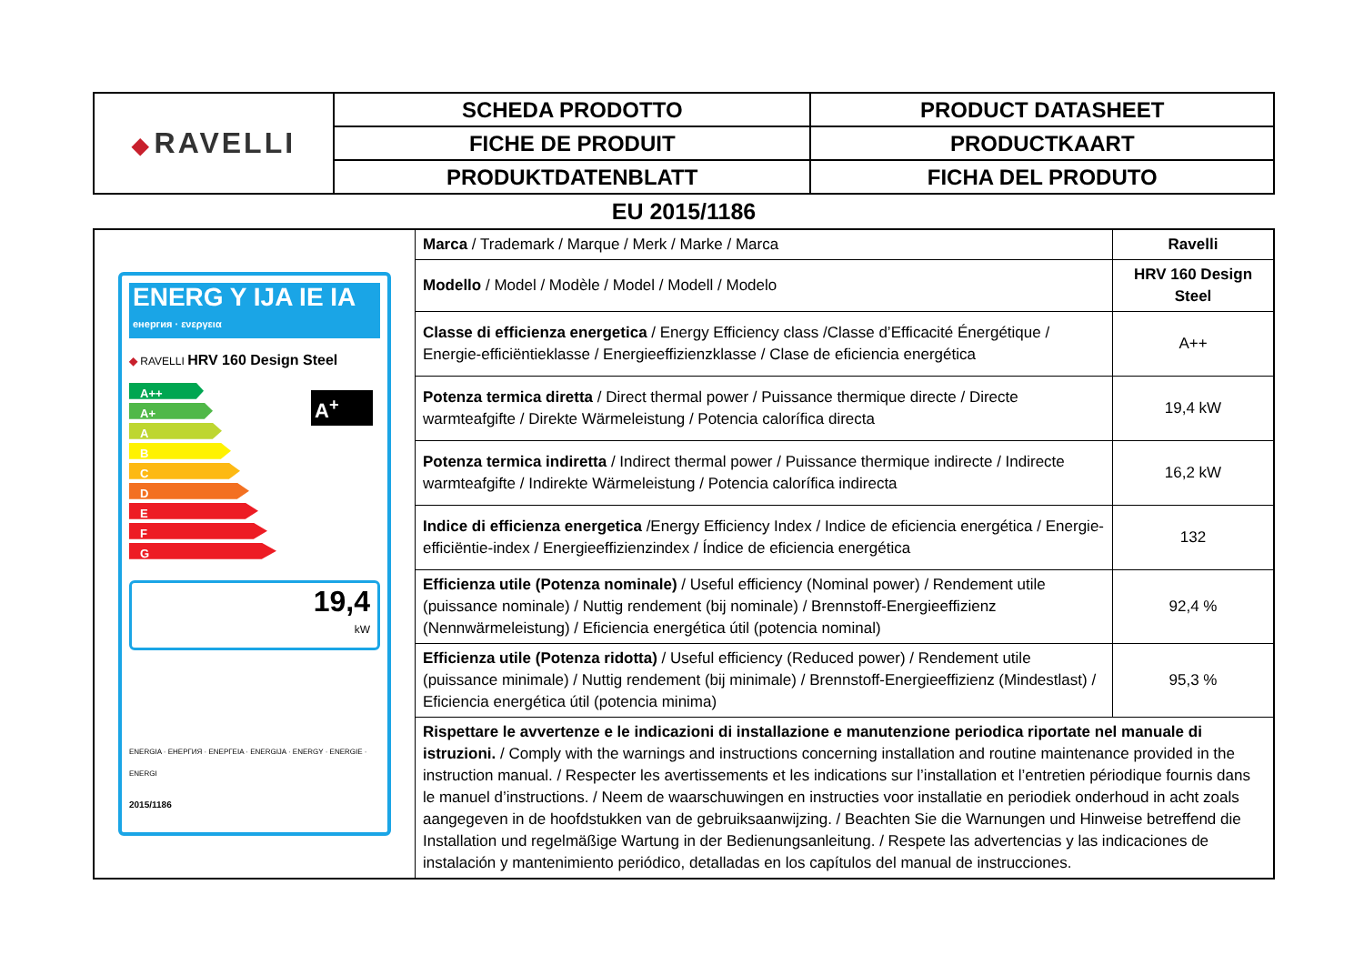| ◆ RAVELLI | SCHEDA PRODOTTO | PRODUCT DATASHEET |
| | FICHE DE PRODUIT | PRODUCTKAART |
| | PRODUKTDATENBLATT | FICHA DEL PRODUTO |
EU 2015/1186
| ENERG Y IJA IE IA енергия · ενεργεια ◆ RAVELLI HRV 160 Design Steel A++ A+ A B C D E F G A<sup>+</sup> 19,4 kW ENERGIA · ЕНЕРГИЯ · ΕΝΕΡΓΕΙΑ · ENERGIJA · ENERGY · ENERGIE · ENERGI 2015/1186 | Marca / Trademark / Marque / Merk / Marke / Marca | Ravelli |
| | Modello / Model / Modèle / Model / Modell / Modelo | HRV 160 Design Steel |
| | Classe di efficienza energetica / Energy Efficiency class /Classe d’Efficacité Énergétique / Energie-efficiëntieklasse / Energieeffizienzklasse / Clase de eficiencia energética | A++ |
| | Potenza termica diretta / Direct thermal power / Puissance thermique directe / Directe warmteafgifte / Direkte Wärmeleistung / Potencia calorífica directa | 19,4 kW |
| | Potenza termica indiretta / Indirect thermal power / Puissance thermique indirecte / Indirecte warmteafgifte / Indirekte Wärmeleistung / Potencia calorífica indirecta | 16,2 kW |
| | Indice di efficienza energetica /Energy Efficiency Index / Indice de eficiencia energética / Energie-efficiëntie-index / Energieeffizienzindex / Índice de eficiencia energética | 132 |
| | Efficienza utile (Potenza nominale) / Useful efficiency (Nominal power) / Rendement utile (puissance nominale) / Nuttig rendement (bij nominale) / Brennstoff-Energieeffizienz (Nennwärmeleistung) / Eficiencia energética útil (potencia nominal) | 92,4 % |
| | Efficienza utile (Potenza ridotta) / Useful efficiency (Reduced power) / Rendement utile (puissance minimale) / Nuttig rendement (bij minimale) / Brennstoff-Energieeffizienz (Mindestlast) / Eficiencia energética útil (potencia minima) | 95,3 % |
| | Rispettare le avvertenze e le indicazioni di installazione e manutenzione periodica riportate nel manuale di istruzioni. / Comply with the warnings and instructions concerning installation and routine maintenance provided in the instruction manual. / Respecter les avertissements et les indications sur l’installation et l’entretien périodique fournis dans le manuel d’instructions. / Neem de waarschuwingen en instructies voor installatie en periodiek onderhoud in acht zoals aangegeven in de hoofdstukken van de gebruiksaanwijzing. / Beachten Sie die Warnungen und Hinweise betreffend die Installation und regelmäßige Wartung in der Bedienungsanleitung. / Respete las advertencias y las indicaciones de instalación y mantenimiento periódico, detalladas en los capítulos del manual de instrucciones. | |